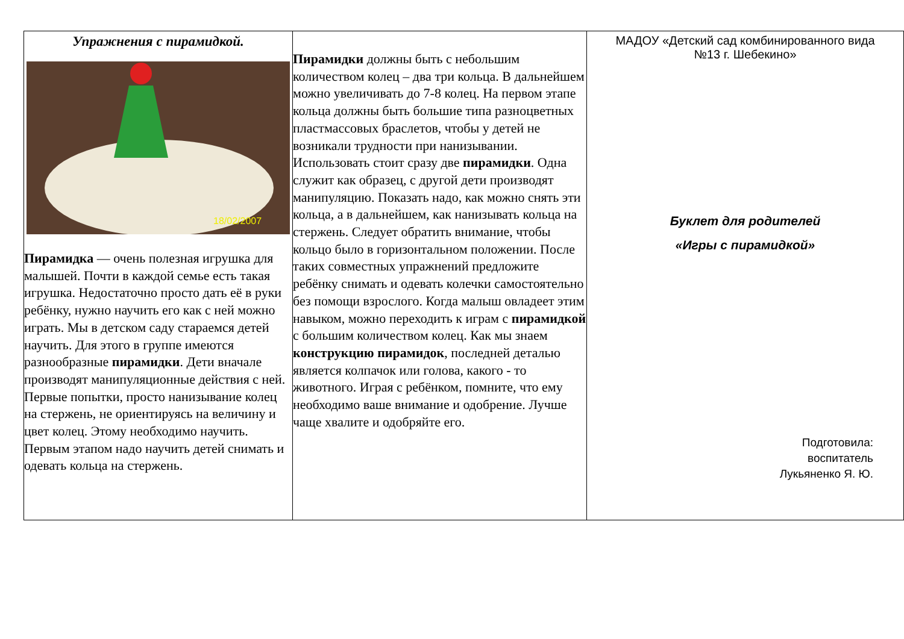Упражнения с пирамидкой.
18/02/2007
Пирамидка — очень полезная игрушка для малышей. Почти в каждой семье есть такая игрушка. Недостаточно просто дать её в руки ребёнку, нужно научить его как с ней можно играть. Мы в детском саду стараемся детей научить. Для этого в группе имеются разнообразные пирамидки. Дети вначале производят манипуляционные действия с ней. Первые попытки, просто нанизывание колец на стержень, не ориентируясь на величину и цвет колец. Этому необходимо научить. Первым этапом надо научить детей снимать и одевать кольца на стержень.
Пирамидки должны быть с небольшим количеством колец – два три кольца. В дальнейшем можно увеличивать до 7-8 колец. На первом этапе кольца должны быть большие типа разноцветных пластмассовых браслетов, чтобы у детей не возникали трудности при нанизывании. Использовать стоит сразу две пирамидки. Одна служит как образец, с другой дети производят манипуляцию. Показать надо, как можно снять эти кольца, а в дальнейшем, как нанизывать кольца на стержень. Следует обратить внимание, чтобы кольцо было в горизонтальном положении. После таких совместных упражнений предложите ребёнку снимать и одевать колечки самостоятельно без помощи взрослого. Когда малыш овладеет этим навыком, можно переходить к играм с пирамидкой с большим количеством колец. Как мы знаем конструкцию пирамидок, последней деталью является колпачок или голова, какого - то животного. Играя с ребёнком, помните, что ему необходимо ваше внимание и одобрение. Лучше чаще хвалите и одобряйте его.
МАДОУ «Детский сад комбинированного вида
№13 г. Шебекино»
Буклет для родителей
«Игры с пирамидкой»
Подготовила:
воспитатель
Лукьяненко Я. Ю.